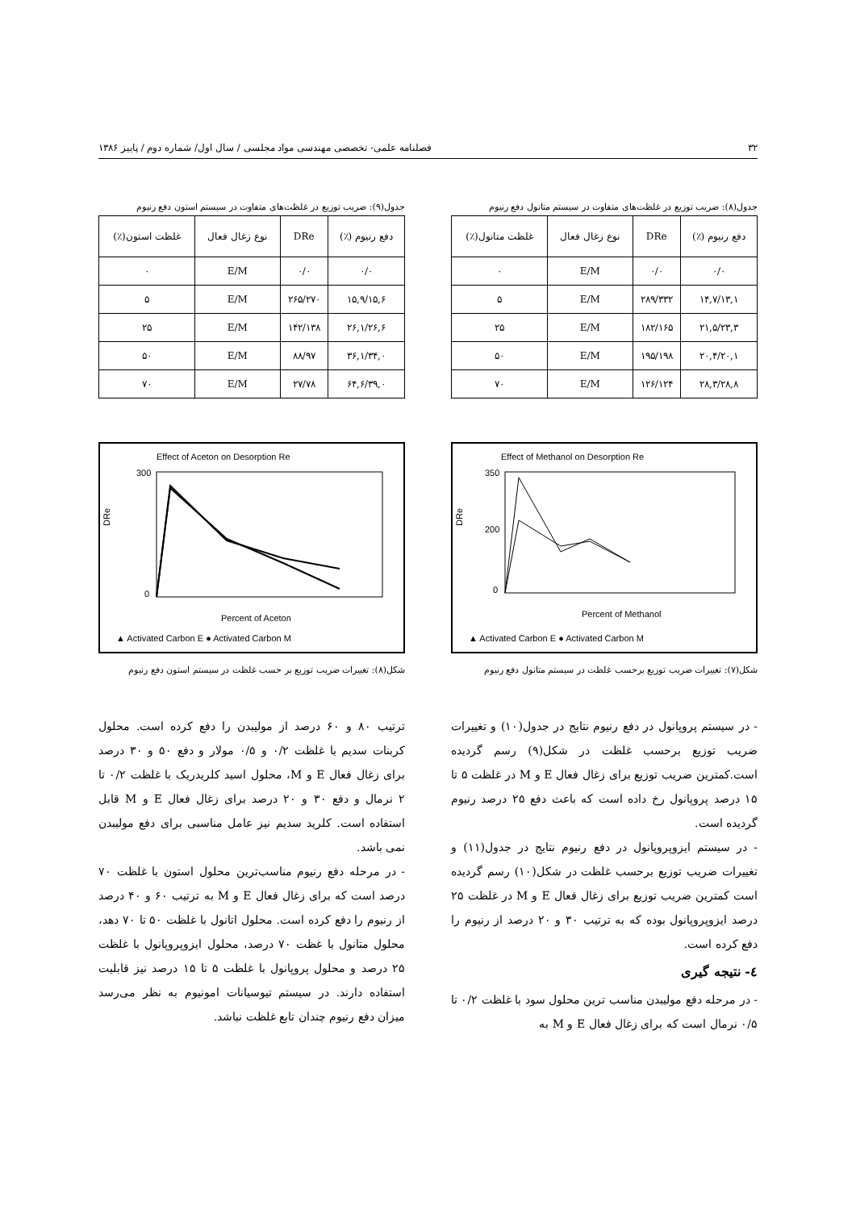۳۲ فصلنامه علمی- تخصصی مهندسی مواد مجلسی / سال اول/ شماره دوم / پاییز ۱۳۸۶
جدول(۸): ضریب توزیع در غلظت‌های متفاوت در سیستم متانول دفع رنیوم
| دفع رنیوم (٪) | DRe | نوع زغال فعال | غلظت متانول(٪) |
| --- | --- | --- | --- |
| ۰/۰ | ۰/۰ | E/M | ۰ |
| ۱۴,۷/۱۳,۱ | ۲۸۹/۳۳۲ | E/M | ۵ |
| ۲۱,۵/۲۳,۳ | ۱۸۲/۱۶۵ | E/M | ۲۵ |
| ۲۰,۴/۲۰,۱ | ۱۹۵/۱۹۸ | E/M | ۵۰ |
| ۲۸,۳/۲۸,۸ | ۱۲۶/۱۲۴ | E/M | ۷۰ |
جدول(۹): ضریب توزیع در غلظت‌های متفاوت در سیستم استون دفع رنیوم
| دفع رنیوم (٪) | DRe | نوع زغال فعال | غلظت استون(٪) |
| --- | --- | --- | --- |
| ۰/۰ | ۰/۰ | E/M | ۰ |
| ۱۵,۹/۱۵,۶ | ۲۶۵/۲۷۰ | E/M | ۵ |
| ۲۶,۱/۲۶,۶ | ۱۴۲/۱۳۸ | E/M | ۲۵ |
| ۳۶,۱/۳۴,۰ | ۸۸/۹۷ | E/M | ۵۰ |
| ۶۴,۶/۳۹,۰ | ۲۷/۷۸ | E/M | ۷۰ |
Effect of Methanol on Desorption Re
DRe
350
200
0
Percent of Methanol
▲ Activated Carbon E ● Activated Carbon M
شکل(۷): تغییرات ضریب توزیع برحسب غلظت در سیستم متانول دفع رنیوم
Effect of Aceton on Desorption Re
DRe
300
0
Percent of Aceton
▲ Activated Carbon E ● Activated Carbon M
شکل(۸): تغییرات ضریب توزیع بر حسب غلظت در سیستم استون دفع رنیوم
- در سیستم پروپانول در دفع رنیوم نتایج در جدول(۱۰) و تغییرات ضریب توزیع برحسب غلظت در شکل(۹) رسم گردیده است.کمترین ضریب توزیع برای زغال فعال E و M در غلظت ۵ تا ۱۵ درصد پروپانول رخ داده است که باعث دفع ۲۵ درصد رنیوم گردیده است.
- در سیستم ایزوپروپانول در دفع رنیوم نتایج در جدول(۱۱) و تغییرات ضریب توزیع برحسب غلظت در شکل(۱۰) رسم گردیده است کمترین ضریب توزیع برای زغال فعال E و M در غلظت ۲۵ درصد ایزوپروپانول بوده که به ترتیب ۳۰ و ۲۰ درصد از رنیوم را دفع کرده است.
٤- نتیجه گیری
- در مرحله دفع مولیبدن مناسب ترین محلول سود با غلظت ۰/۲ تا ۰/۵ نرمال است که برای زغال فعال E و M به
ترتیب ۸۰ و ۶۰ درصد از مولیبدن را دفع کرده است. محلول کربنات سدیم با غلظت ۰/۲ و ۰/۵ مولار و دفع ۵۰ و ۳۰ درصد برای زغال فعال E و M، محلول اسید کلریدریک با غلظت ۰/۲ تا ۲ نرمال و دفع ۳۰ و ۲۰ درصد برای زغال فعال E و M قابل استفاده است. کلرید سدیم نیز عامل مناسبی برای دفع مولیبدن نمی باشد.
- در مرحله دفع رنیوم مناسب‌ترین محلول استون با غلظت ۷۰ درصد است که برای زغال فعال E و M به ترتیب ۶۰ و ۴۰ درصد از رنیوم را دفع کرده است. محلول اتانول با غلظت ۵۰ تا ۷۰ دهد، محلول متانول با غظت ۷۰ درصد، محلول ایزوپروپانول با غلظت ۲۵ درصد و محلول پروپانول با غلظت ۵ تا ۱۵ درصد نیز قابلیت استفاده دارند. در سیستم تیوسیانات امونیوم به نظر می‌رسد میزان دفع رنیوم چندان تابع غلظت نباشد.